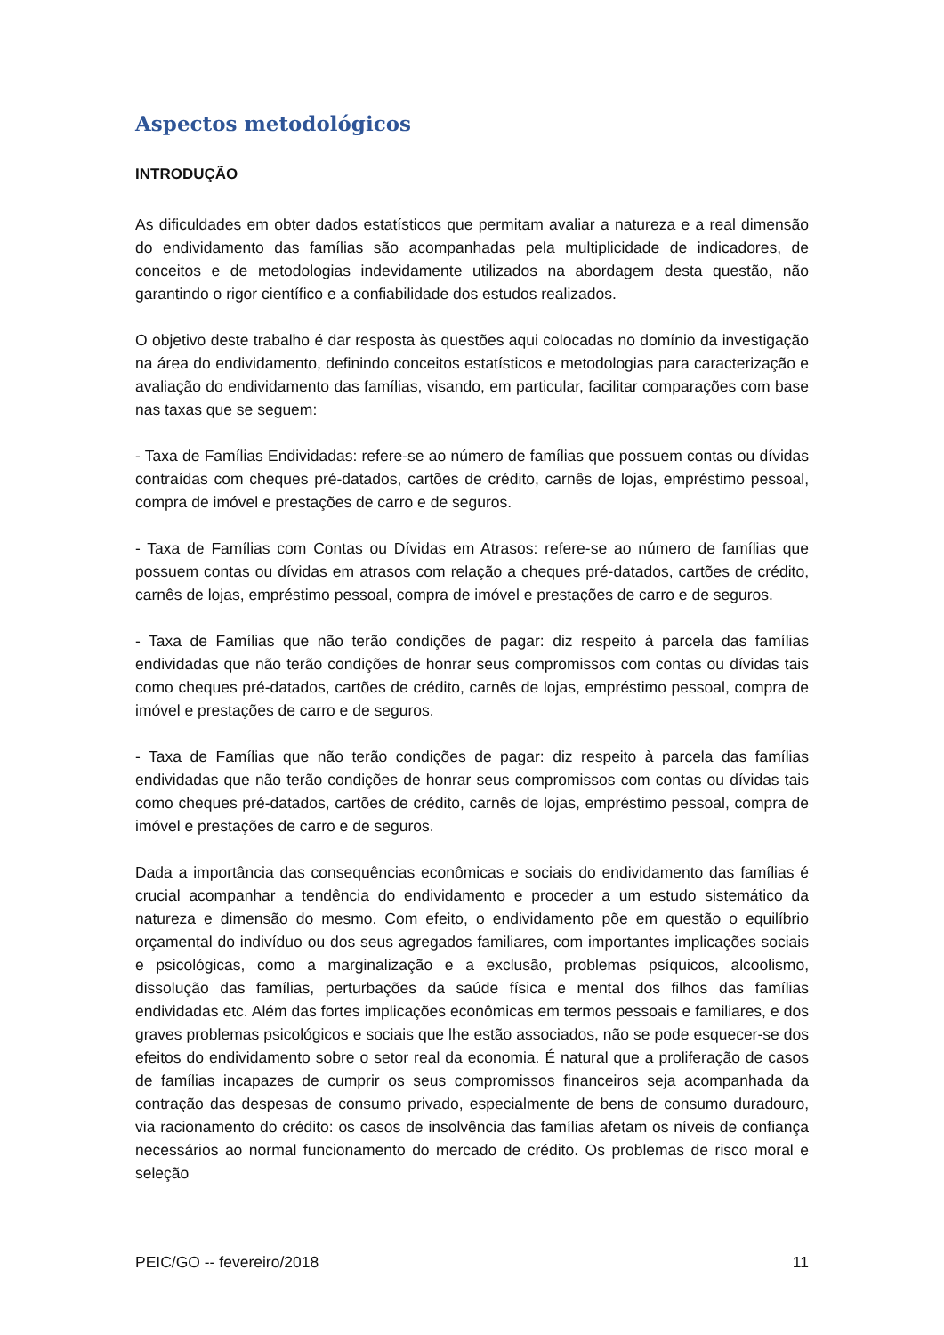Aspectos metodológicos
INTRODUÇÃO
As dificuldades em obter dados estatísticos que permitam avaliar a natureza e a real dimensão do endividamento das famílias são acompanhadas pela multiplicidade de indicadores, de conceitos e de metodologias indevidamente utilizados na abordagem desta questão, não garantindo o rigor científico e a confiabilidade dos estudos realizados.
O objetivo deste trabalho é dar resposta às questões aqui colocadas no domínio da investigação na área do endividamento, definindo conceitos estatísticos e metodologias para caracterização e avaliação do endividamento das famílias, visando, em particular, facilitar comparações com base nas taxas que se seguem:
- Taxa de Famílias Endividadas: refere-se ao número de famílias que possuem contas ou dívidas contraídas com cheques pré-datados, cartões de crédito, carnês de lojas, empréstimo pessoal, compra de imóvel e prestações de carro e de seguros.
- Taxa de Famílias com Contas ou Dívidas em Atrasos: refere-se ao número de famílias que possuem contas ou dívidas em atrasos com relação a cheques pré-datados, cartões de crédito, carnês de lojas, empréstimo pessoal, compra de imóvel e prestações de carro e de seguros.
- Taxa de Famílias que não terão condições de pagar: diz respeito à parcela das famílias endividadas que não terão condições de honrar seus compromissos com contas ou dívidas tais como cheques pré-datados, cartões de crédito, carnês de lojas, empréstimo pessoal, compra de imóvel e prestações de carro e de seguros.
- Taxa de Famílias que não terão condições de pagar: diz respeito à parcela das famílias endividadas que não terão condições de honrar seus compromissos com contas ou dívidas tais como cheques pré-datados, cartões de crédito, carnês de lojas, empréstimo pessoal, compra de imóvel e prestações de carro e de seguros.
Dada a importância das consequências econômicas e sociais do endividamento das famílias é crucial acompanhar a tendência do endividamento e proceder a um estudo sistemático da natureza e dimensão do mesmo. Com efeito, o endividamento põe em questão o equilíbrio orçamental do indivíduo ou dos seus agregados familiares, com importantes implicações sociais e psicológicas, como a marginalização e a exclusão, problemas psíquicos, alcoolismo, dissolução das famílias, perturbações da saúde física e mental dos filhos das famílias endividadas etc. Além das fortes implicações econômicas em termos pessoais e familiares, e dos graves problemas psicológicos e sociais que lhe estão associados, não se pode esquecer-se dos efeitos do endividamento sobre o setor real da economia. É natural que a proliferação de casos de famílias incapazes de cumprir os seus compromissos financeiros seja acompanhada da contração das despesas de consumo privado, especialmente de bens de consumo duradouro, via racionamento do crédito: os casos de insolvência das famílias afetam os níveis de confiança necessários ao normal funcionamento do mercado de crédito. Os problemas de risco moral e seleção
PEIC/GO -- fevereiro/2018 11